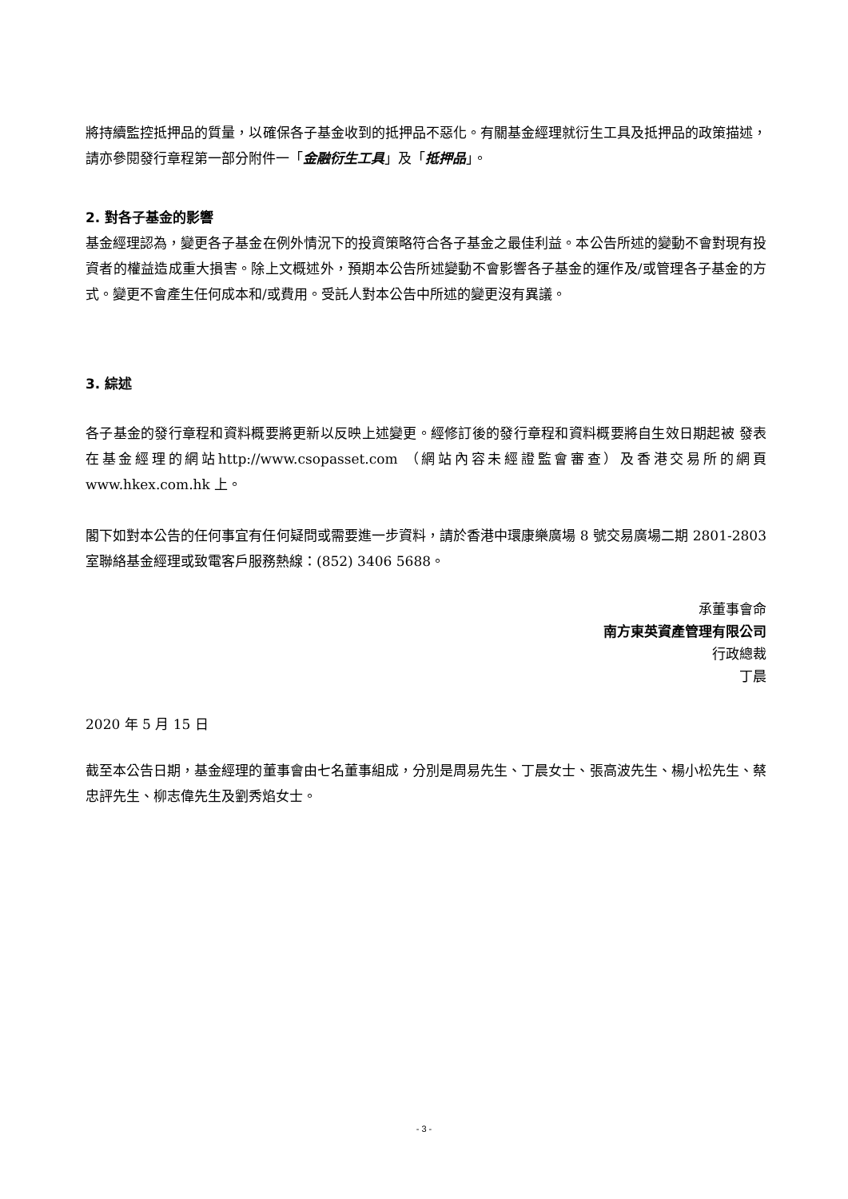將持續監控抵押品的質量，以確保各子基金收到的抵押品不惡化。有關基金經理就衍生工具及抵押品的政策描述，請亦參閱發行章程第一部分附件一「金融衍生工具」及「抵押品」。
2. 對各子基金的影響
基金經理認為，變更各子基金在例外情況下的投資策略符合各子基金之最佳利益。本公告所述的變動不會對現有投資者的權益造成重大損害。除上文概述外，預期本公告所述變動不會影響各子基金的運作及/或管理各子基金的方式。變更不會產生任何成本和/或費用。受託人對本公告中所述的變更沒有異議。
3. 綜述
各子基金的發行章程和資料概要將更新以反映上述變更。經修訂後的發行章程和資料概要將自生效日期起被 發表在基金經理的網站http://www.csopasset.com （網站內容未經證監會審查）及香港交易所的網頁 www.hkex.com.hk 上。
閣下如對本公告的任何事宜有任何疑問或需要進一步資料，請於香港中環康樂廣場 8 號交易廣場二期 2801-2803 室聯絡基金經理或致電客戶服務熱線：(852) 3406 5688。
承董事會命
南方東英資產管理有限公司
行政總裁
丁晨
2020 年 5 月 15 日
截至本公告日期，基金經理的董事會由七名董事組成，分別是周易先生、丁晨女士、張高波先生、楊小松先生、蔡忠評先生、柳志偉先生及劉秀焰女士。
- 3 -